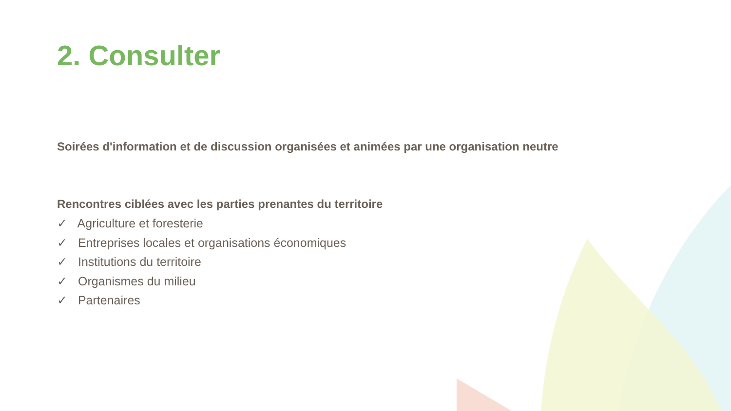2. Consulter
Soirées d'information et de discussion organisées et animées par une organisation neutre
Rencontres ciblées avec les parties prenantes du territoire
✓ Agriculture et foresterie
✓ Entreprises locales et organisations économiques
✓ Institutions du territoire
✓ Organismes du milieu
✓ Partenaires